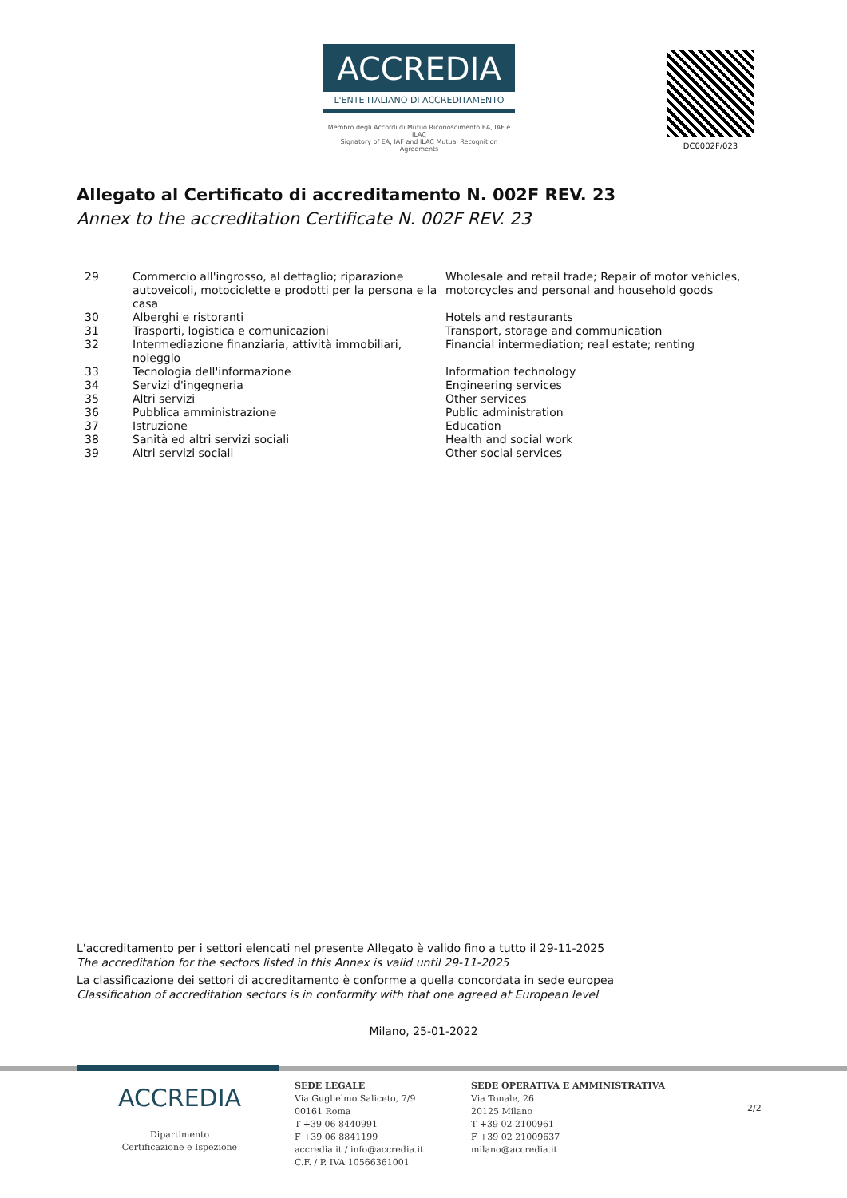ACCREDIA
L'ENTE ITALIANO DI ACCREDITAMENTO
Membro degli Accordi di Mutuo Riconoscimento EA, IAF e ILAC
Signatory of EA, IAF and ILAC Mutual Recognition Agreements
DC0002F/023
Allegato al Certificato di accreditamento N. 002F REV. 23
Annex to the accreditation Certificate N. 002F REV. 23
| 29 | Commercio all'ingrosso, al dettaglio; riparazione autoveicoli, motociclette e prodotti per la persona e la casa | Wholesale and retail trade; Repair of motor vehicles, motorcycles and personal and household goods |
| 30 | Alberghi e ristoranti | Hotels and restaurants |
| 31 | Trasporti, logistica e comunicazioni | Transport, storage and communication |
| 32 | Intermediazione finanziaria, attività immobiliari, noleggio | Financial intermediation; real estate; renting |
| 33 | Tecnologia dell'informazione | Information technology |
| 34 | Servizi d'ingegneria | Engineering services |
| 35 | Altri servizi | Other services |
| 36 | Pubblica amministrazione | Public administration |
| 37 | Istruzione | Education |
| 38 | Sanità ed altri servizi sociali | Health and social work |
| 39 | Altri servizi sociali | Other social services |
L'accreditamento per i settori elencati nel presente Allegato è valido fino a tutto il 29-11-2025
The accreditation for the sectors listed in this Annex is valid until 29-11-2025
La classificazione dei settori di accreditamento è conforme a quella concordata in sede europea
Classification of accreditation sectors is in conformity with that one agreed at European level
Milano, 25-01-2022
ACCREDIA
Dipartimento
Certificazione e Ispezione
SEDE LEGALE
Via Guglielmo Saliceto, 7/9
00161 Roma
T +39 06 8440991
F +39 06 8841199
accredia.it / info@accredia.it
C.F. / P. IVA 10566361001
SEDE OPERATIVA E AMMINISTRATIVA
Via Tonale, 26
20125 Milano
T +39 02 2100961
F +39 02 21009637
milano@accredia.it
2/2